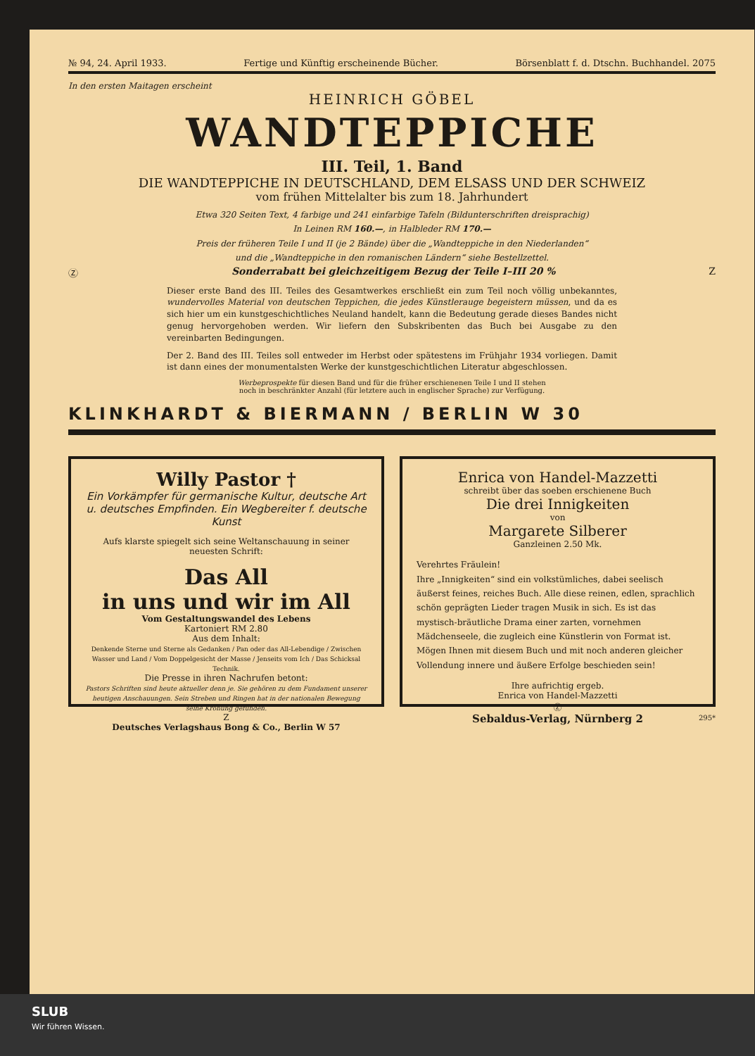№ 94, 24. April 1933. Fertige und Künftig erscheinende Bücher. Börsenblatt f. d. Dtschn. Buchhandel. 2075
In den ersten Maitagen erscheint
HEINRICH GÖBEL
WANDTEPPICHE
III. Teil, 1. Band
DIE WANDTEPPICHE IN DEUTSCHLAND, DEM ELSASS UND DER SCHWEIZ
vom frühen Mittelalter bis zum 18. Jahrhundert
Etwa 320 Seiten Text, 4 farbige und 241 einfarbige Tafeln (Bildunterschriften dreisprachig)
In Leinen RM 160.—, in Halbleder RM 170.—
Preis der früheren Teile I und II (je 2 Bände) über die „Wandteppiche in den Niederlanden“
und die „Wandteppiche in den romanischen Ländern“ siehe Bestellzettel.
Ⓩ Sonderrabatt bei gleichzeitigem Bezug der Teile I–III 20 % Z
Dieser erste Band des III. Teiles des Gesamtwerkes erschließt ein zum Teil noch völlig unbekanntes, wundervolles Material von deutschen Teppichen, die jedes Künstlerauge begeistern müssen, und da es sich hier um ein kunstgeschichtliches Neuland handelt, kann die Bedeutung gerade dieses Bandes nicht genug hervorgehoben werden. Wir liefern den Subskribenten das Buch bei Ausgabe zu den vereinbarten Bedingungen.
Der 2. Band des III. Teiles soll entweder im Herbst oder spätestens im Frühjahr 1934 vorliegen. Damit ist dann eines der monumentalsten Werke der kunstgeschichtlichen Literatur abgeschlossen.
Werbeprospekte für diesen Band und für die früher erschienenen Teile I und II stehen
noch in beschränkter Anzahl (für letztere auch in englischer Sprache) zur Verfügung.
KLINKHARDT & BIERMANN / BERLIN W 30
Willy Pastor †
Ein Vorkämpfer für germanische Kultur, deutsche Art u. deutsches Empfinden. Ein Wegbereiter f. deutsche Kunst
Aufs klarste spiegelt sich seine Weltanschauung in seiner neuesten Schrift:
Das All
in uns und wir im All
Vom Gestaltungswandel des Lebens
Kartoniert RM 2.80
Aus dem Inhalt:
Denkende Sterne und Sterne als Gedanken / Pan oder das All-Lebendige / Zwischen Wasser und Land / Vom Doppelgesicht der Masse / Jenseits vom Ich / Das Schicksal Technik.
Die Presse in ihren Nachrufen betont:
Pastors Schriften sind heute aktueller denn je. Sie gehören zu dem Fundament unserer heutigen Anschauungen. Sein Streben und Ringen hat in der nationalen Bewegung seine Krönung gefunden.
Z
Deutsches Verlagshaus Bong & Co., Berlin W 57
Enrica von Handel-Mazzetti
schreibt über das soeben erschienene Buch
Die drei Innigkeiten
von
Margarete Silberer
Ganzleinen 2.50 Mk.
Verehrtes Fräulein!
Ihre „Innigkeiten“ sind ein volkstümliches, dabei seelisch äußerst feines, reiches Buch. Alle diese reinen, edlen, sprachlich schön geprägten Lieder tragen Musik in sich. Es ist das mystisch-bräutliche Drama einer zarten, vornehmen Mädchenseele, die zugleich eine Künstlerin von Format ist. Mögen Ihnen mit diesem Buch und mit noch anderen gleicher Vollendung innere und äußere Erfolge beschieden sein!
Ihre aufrichtig ergeb.
Enrica von Handel-Mazzetti
Ⓩ
Sebaldus-Verlag, Nürnberg 2
295*
SLUB
Wir führen Wissen.